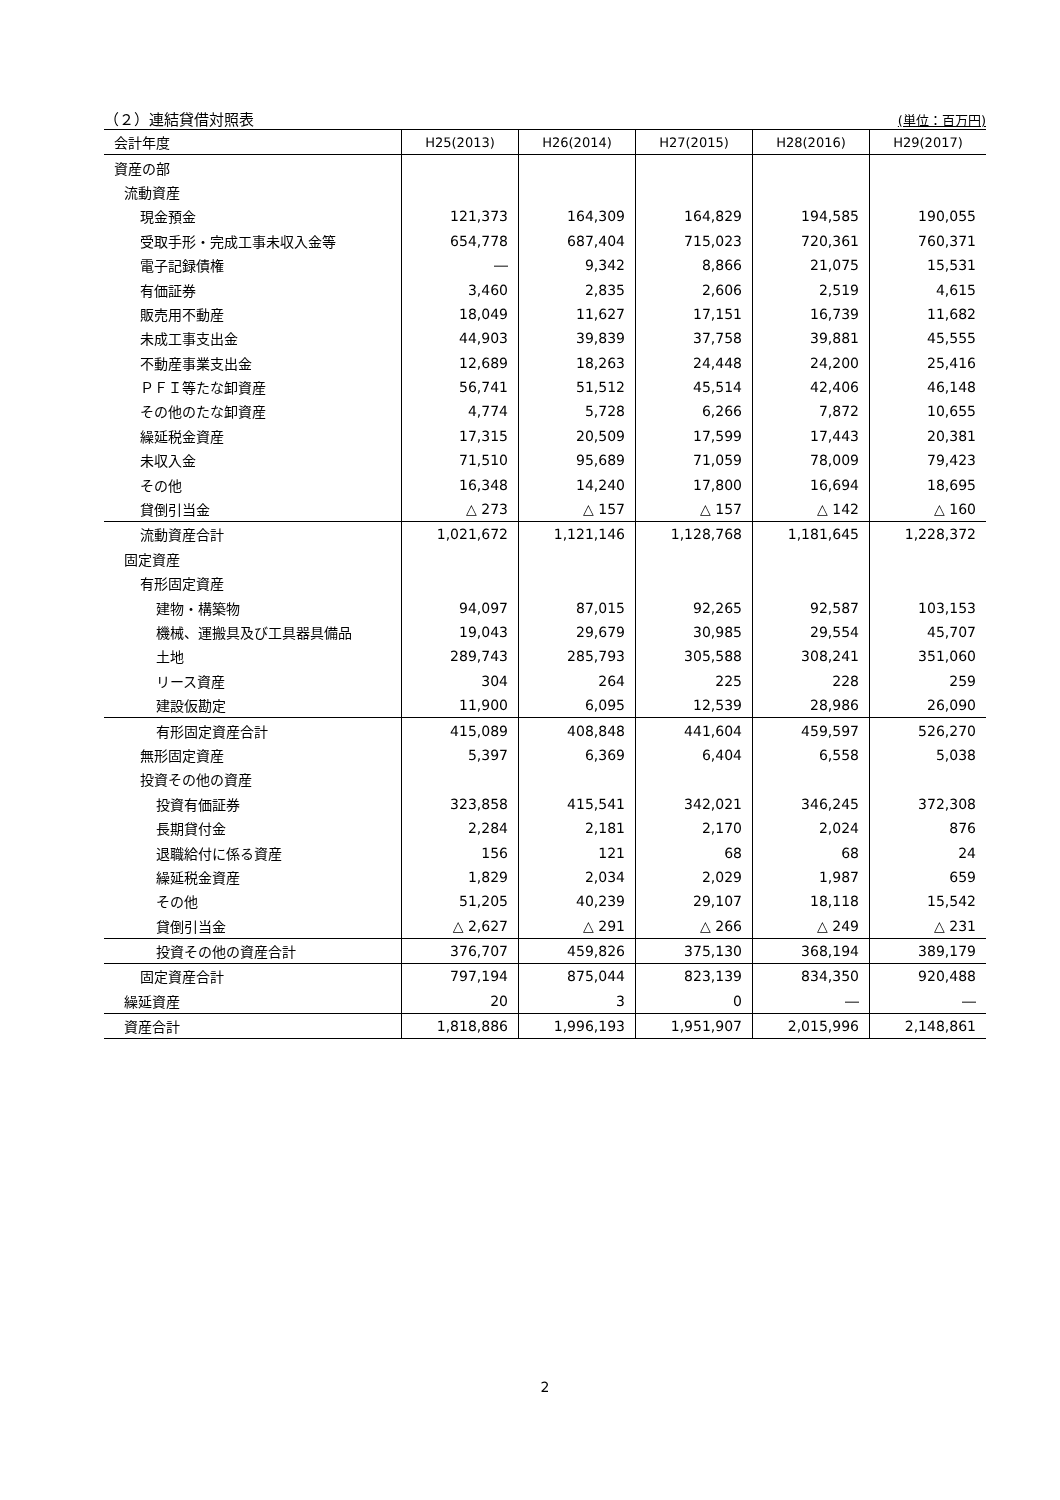（２）連結貸借対照表 (単位：百万円)
| 会計年度 | H25(2013) | H26(2014) | H27(2015) | H28(2016) | H29(2017) |
| --- | --- | --- | --- | --- | --- |
| 資産の部 | | | | | |
| 流動資産 | | | | | |
| 現金預金 | 121,373 | 164,309 | 164,829 | 194,585 | 190,055 |
| 受取手形・完成工事未収入金等 | 654,778 | 687,404 | 715,023 | 720,361 | 760,371 |
| 電子記録債権 | ― | 9,342 | 8,866 | 21,075 | 15,531 |
| 有価証券 | 3,460 | 2,835 | 2,606 | 2,519 | 4,615 |
| 販売用不動産 | 18,049 | 11,627 | 17,151 | 16,739 | 11,682 |
| 未成工事支出金 | 44,903 | 39,839 | 37,758 | 39,881 | 45,555 |
| 不動産事業支出金 | 12,689 | 18,263 | 24,448 | 24,200 | 25,416 |
| ＰＦＩ等たな卸資産 | 56,741 | 51,512 | 45,514 | 42,406 | 46,148 |
| その他のたな卸資産 | 4,774 | 5,728 | 6,266 | 7,872 | 10,655 |
| 繰延税金資産 | 17,315 | 20,509 | 17,599 | 17,443 | 20,381 |
| 未収入金 | 71,510 | 95,689 | 71,059 | 78,009 | 79,423 |
| その他 | 16,348 | 14,240 | 17,800 | 16,694 | 18,695 |
| 貸倒引当金 | △ 273 | △ 157 | △ 157 | △ 142 | △ 160 |
| 流動資産合計 | 1,021,672 | 1,121,146 | 1,128,768 | 1,181,645 | 1,228,372 |
| 固定資産 | | | | | |
| 有形固定資産 | | | | | |
| 建物・構築物 | 94,097 | 87,015 | 92,265 | 92,587 | 103,153 |
| 機械、運搬具及び工具器具備品 | 19,043 | 29,679 | 30,985 | 29,554 | 45,707 |
| 土地 | 289,743 | 285,793 | 305,588 | 308,241 | 351,060 |
| リース資産 | 304 | 264 | 225 | 228 | 259 |
| 建設仮勘定 | 11,900 | 6,095 | 12,539 | 28,986 | 26,090 |
| 有形固定資産合計 | 415,089 | 408,848 | 441,604 | 459,597 | 526,270 |
| 無形固定資産 | 5,397 | 6,369 | 6,404 | 6,558 | 5,038 |
| 投資その他の資産 | | | | | |
| 投資有価証券 | 323,858 | 415,541 | 342,021 | 346,245 | 372,308 |
| 長期貸付金 | 2,284 | 2,181 | 2,170 | 2,024 | 876 |
| 退職給付に係る資産 | 156 | 121 | 68 | 68 | 24 |
| 繰延税金資産 | 1,829 | 2,034 | 2,029 | 1,987 | 659 |
| その他 | 51,205 | 40,239 | 29,107 | 18,118 | 15,542 |
| 貸倒引当金 | △ 2,627 | △ 291 | △ 266 | △ 249 | △ 231 |
| 投資その他の資産合計 | 376,707 | 459,826 | 375,130 | 368,194 | 389,179 |
| 固定資産合計 | 797,194 | 875,044 | 823,139 | 834,350 | 920,488 |
| 繰延資産 | 20 | 3 | 0 | ― | ― |
| 資産合計 | 1,818,886 | 1,996,193 | 1,951,907 | 2,015,996 | 2,148,861 |
2